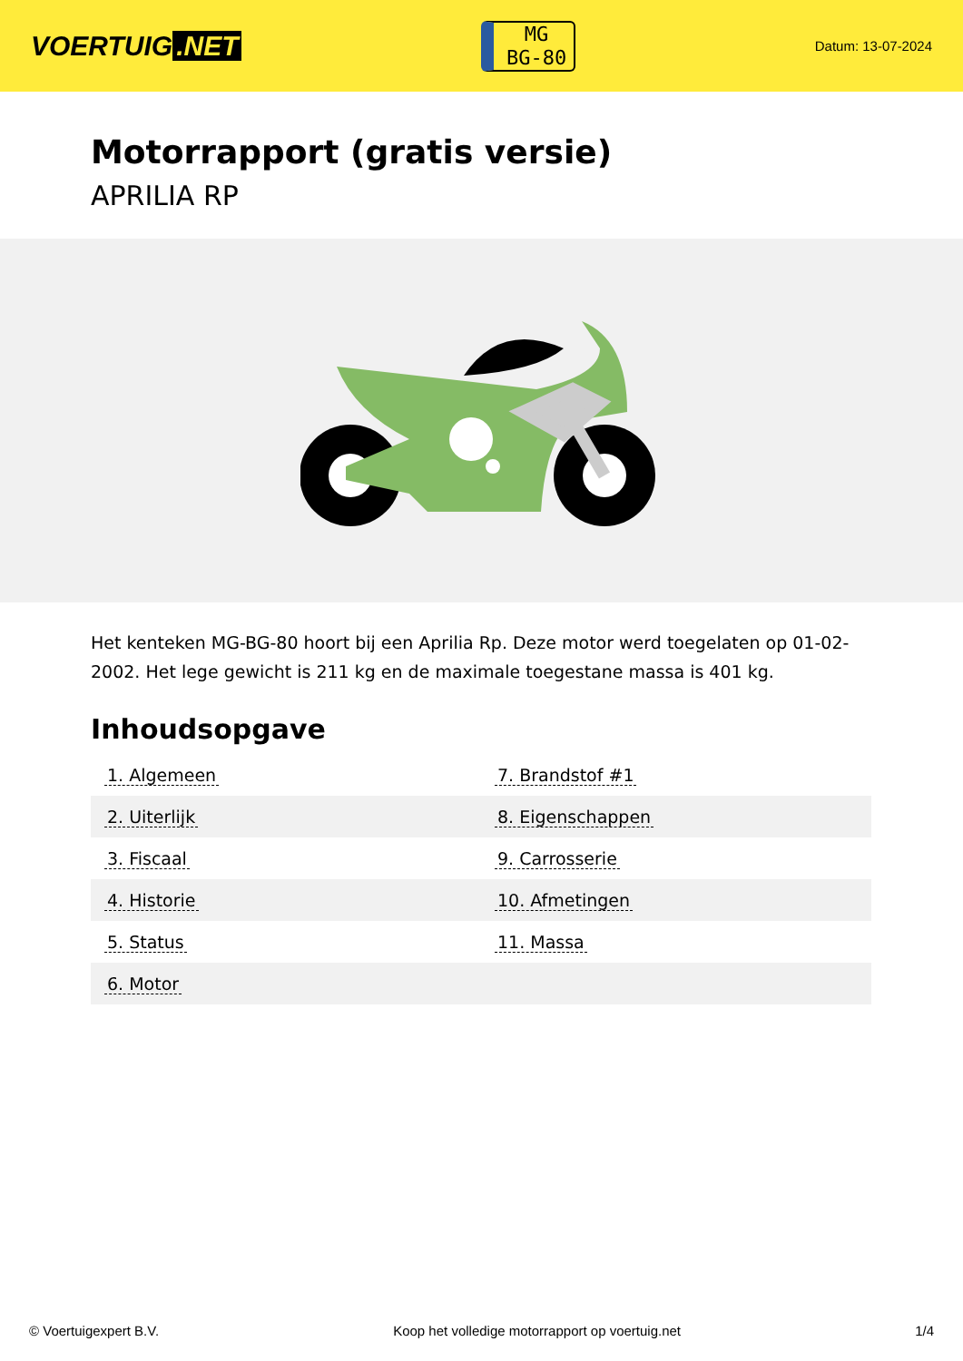VOERTUIG.NET
MG
BG-80
Datum: 13-07-2024
Motorrapport (gratis versie)
APRILIA RP
Het kenteken MG-BG-80 hoort bij een Aprilia Rp. Deze motor werd toegelaten op 01-02-2002. Het lege gewicht is 211 kg en de maximale toegestane massa is 401 kg.
Inhoudsopgave
| 1. Algemeen | 7. Brandstof #1 |
| 2. Uiterlijk | 8. Eigenschappen |
| 3. Fiscaal | 9. Carrosserie |
| 4. Historie | 10. Afmetingen |
| 5. Status | 11. Massa |
| 6. Motor | |
© Voertuigexpert B.V. Koop het volledige motorrapport op voertuig.net 1/4